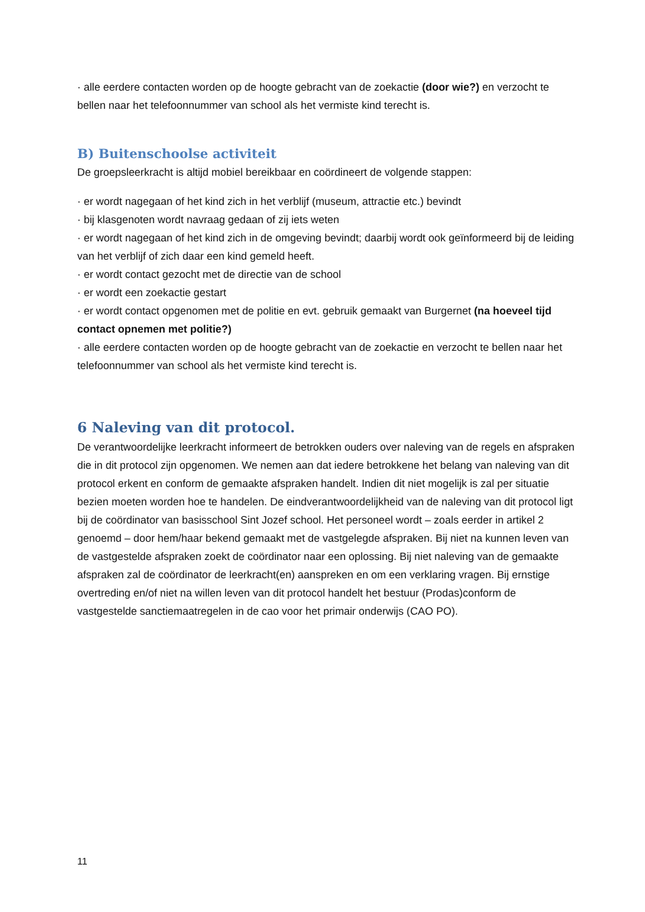· alle eerdere contacten worden op de hoogte gebracht van de zoekactie (door wie?) en verzocht te bellen naar het telefoonnummer van school als het vermiste kind terecht is.
B) Buitenschoolse activiteit
De groepsleerkracht is altijd mobiel bereikbaar en coördineert de volgende stappen:
· er wordt nagegaan of het kind zich in het verblijf (museum, attractie etc.) bevindt
· bij klasgenoten wordt navraag gedaan of zij iets weten
· er wordt nagegaan of het kind zich in de omgeving bevindt; daarbij wordt ook geïnformeerd bij de leiding van het verblijf of zich daar een kind gemeld heeft.
· er wordt contact gezocht met de directie van de school
· er wordt een zoekactie gestart
· er wordt contact opgenomen met de politie en evt. gebruik gemaakt van Burgernet (na hoeveel tijd contact opnemen met politie?)
· alle eerdere contacten worden op de hoogte gebracht van de zoekactie en verzocht te bellen naar het telefoonnummer van school als het vermiste kind terecht is.
6 Naleving van dit protocol.
De verantwoordelijke leerkracht informeert de betrokken ouders over naleving van de regels en afspraken die in dit protocol zijn opgenomen. We nemen aan dat iedere betrokkene het belang van naleving van dit protocol erkent en conform de gemaakte afspraken handelt. Indien dit niet mogelijk is zal per situatie bezien moeten worden hoe te handelen. De eindverantwoordelijkheid van de naleving van dit protocol ligt bij de coördinator van basisschool Sint Jozef school. Het personeel wordt – zoals eerder in artikel 2 genoemd – door hem/haar bekend gemaakt met de vastgelegde afspraken. Bij niet na kunnen leven van de vastgestelde afspraken zoekt de coördinator naar een oplossing. Bij niet naleving van de gemaakte afspraken zal de coördinator de leerkracht(en) aanspreken en om een verklaring vragen. Bij ernstige overtreding en/of niet na willen leven van dit protocol handelt het bestuur (Prodas)conform de vastgestelde sanctiemaatregelen in de cao voor het primair onderwijs (CAO PO).
11